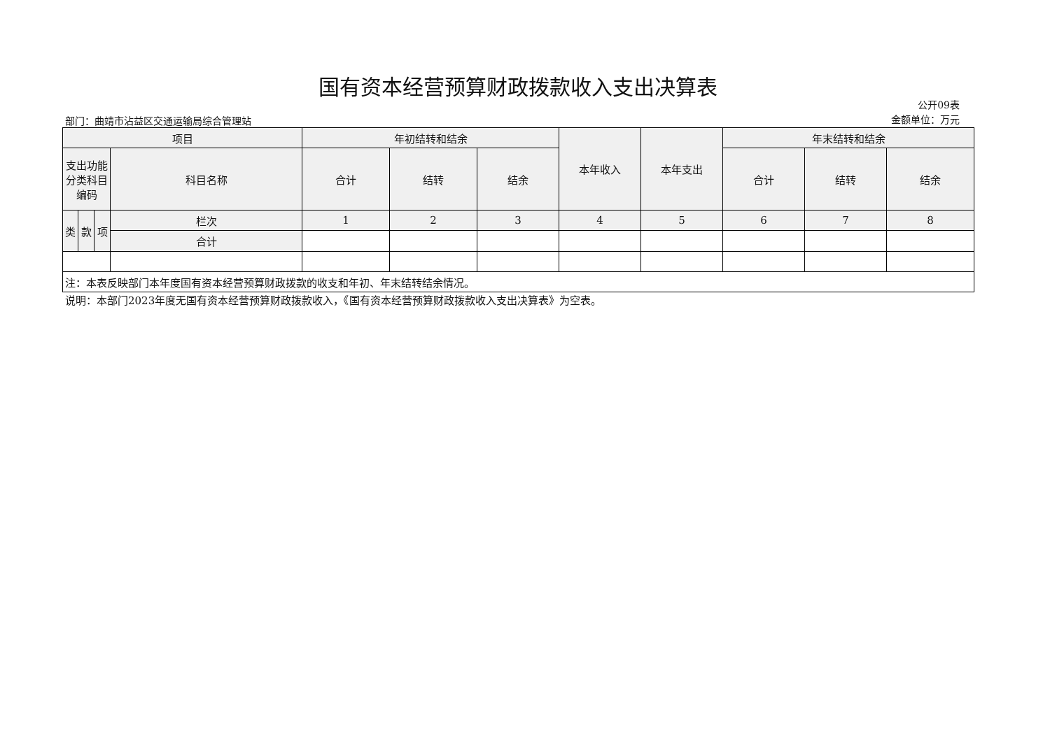国有资本经营预算财政拨款收入支出决算表
部门：曲靖市沾益区交通运输局综合管理站
公开09表
金额单位：万元
| 项目 | | | | 年初结转和结余 | | | 本年收入 | 本年支出 | 年末结转和结余 | | |
| --- | --- | --- | --- | --- | --- | --- | --- | --- | --- | --- | --- |
| 支出功能分类科目编码 | | | 科目名称 | 合计 | 结转 | 结余 | | | 合计 | 结转 | 结余 |
| 类 | 款 | 项 | 栏次 | 1 | 2 | 3 | 4 | 5 | 6 | 7 | 8 |
| | | | 合计 | | | | | | | | |
| 注：本表反映部门本年度国有资本经营预算财政拨款的收支和年初、年末结转结余情况。 | | | | | | | | | | | |
说明：本部门2023年度无国有资本经营预算财政拨款收入，《国有资本经营预算财政拨款收入支出决算表》为空表。